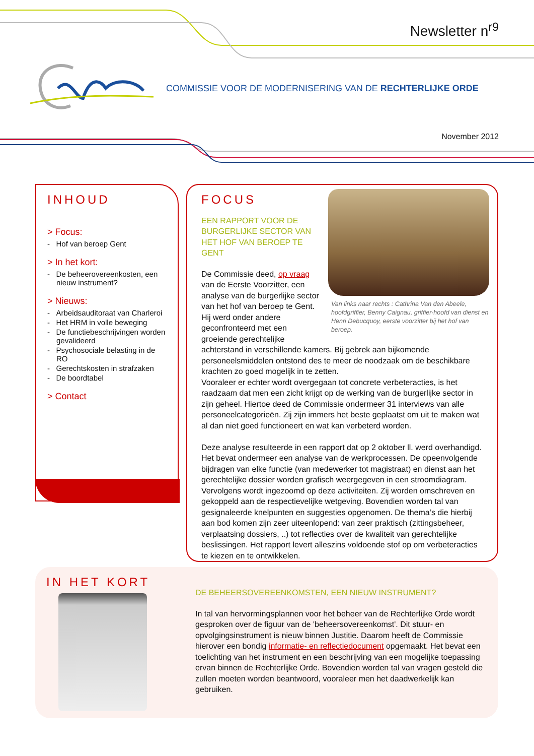Newsletter n<sup>r9</sup>
COMMISSIE VOOR DE MODERNISERING VAN DE RECHTERLIJKE ORDE
November 2012
INHOUD
> Focus:
- Hof van beroep Gent
> In het kort:
- De beheerovereenkosten, een nieuw instrument?
> Nieuws:
- Arbeidsauditoraat van Charleroi
- Het HRM in volle beweging
- De functiebeschrijvingen worden gevalideerd
- Psychosociale belasting in de RO
- Gerechtskosten in strafzaken
- De boordtabel
> Contact
Van links naar rechts : Cathrina Van den Abeele, hoofdgriffier, Benny Caignau, griffier-hoofd van dienst en Henri Debucquoy, eerste voorzitter bij het hof van beroep.
FOCUS
EEN RAPPORT VOOR DE BURGERLIJKE SECTOR VAN HET HOF VAN BEROEP TE GENT
De Commissie deed, op vraag van de Eerste Voorzitter, een analyse van de burgerlijke sector van het hof van beroep te Gent. Hij werd onder andere geconfronteerd met een groeiende gerechtelijke achterstand in verschillende kamers. Bij gebrek aan bijkomende personeelsmiddelen ontstond des te meer de noodzaak om de beschikbare krachten zo goed mogelijk in te zetten.
Vooraleer er echter wordt overgegaan tot concrete verbeteracties, is het raadzaam dat men een zicht krijgt op de werking van de burgerlijke sector in zijn geheel. Hiertoe deed de Commissie ondermeer 31 interviews van alle personeelcategorieën. Zij zijn immers het beste geplaatst om uit te maken wat al dan niet goed functioneert en wat kan verbeterd worden.
Deze analyse resulteerde in een rapport dat op 2 oktober ll. werd overhandigd. Het bevat ondermeer een analyse van de werkprocessen. De opeenvolgende bijdragen van elke functie (van medewerker tot magistraat) en dienst aan het gerechtelijke dossier worden grafisch weergegeven in een stroomdiagram. Vervolgens wordt ingezoomd op deze activiteiten. Zij worden omschreven en gekoppeld aan de respectievelijke wetgeving. Bovendien worden tal van gesignaleerde knelpunten en suggesties opgenomen. De thema’s die hierbij aan bod komen zijn zeer uiteenlopend: van zeer praktisch (zittingsbeheer, verplaatsing dossiers, ..) tot reflecties over de kwaliteit van gerechtelijke beslissingen. Het rapport levert alleszins voldoende stof op om verbeteracties te kiezen en te ontwikkelen.
IN HET KORT
DE BEHEERSOVEREENKOMSTEN, EEN NIEUW INSTRUMENT?
In tal van hervormingsplannen voor het beheer van de Rechterlijke Orde wordt gesproken over de figuur van de 'beheersovereenkomst'. Dit stuur- en opvolgingsinstrument is nieuw binnen Justitie. Daarom heeft de Commissie hierover een bondig informatie- en reflectiedocument opgemaakt. Het bevat een toelichting van het instrument en een beschrijving van een mogelijke toepassing ervan binnen de Rechterlijke Orde. Bovendien worden tal van vragen gesteld die zullen moeten worden beantwoord, vooraleer men het daadwerkelijk kan gebruiken.